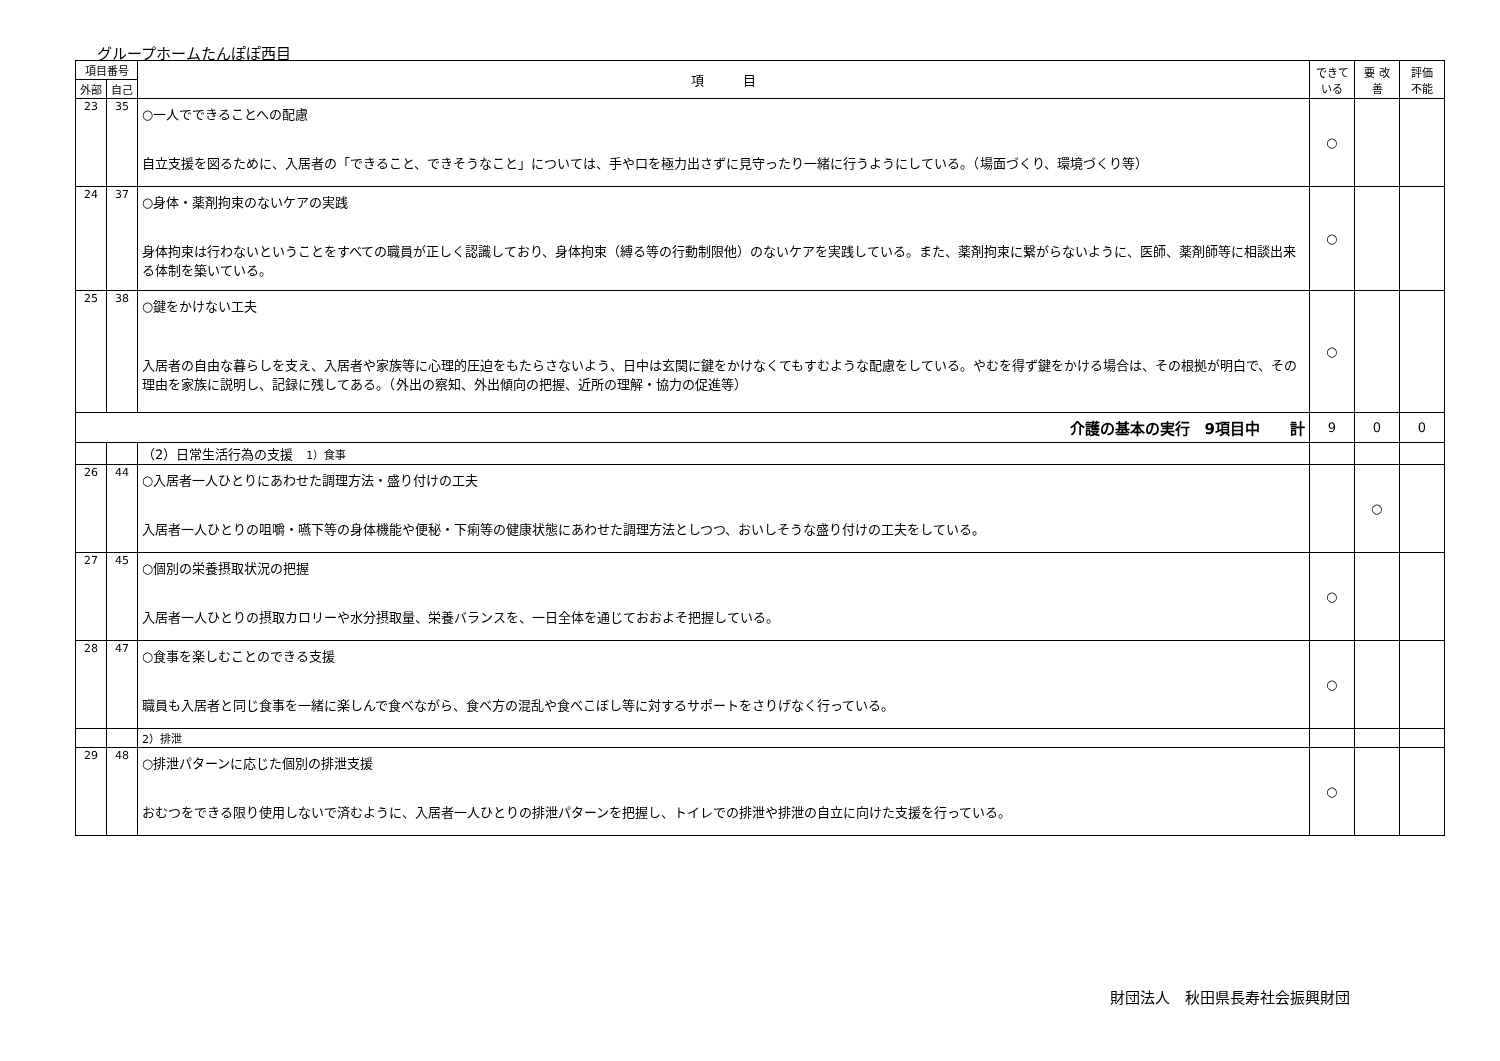グループホームたんぽぽ西目
| 項目番号 | | 項 目 | できて いる | 要 改善 | 評価 不能 |
| --- | --- | --- | --- | --- | --- |
| 外部 | 自己 | | | | |
| 23 | 35 | ○一人でできることへの配慮 自立支援を図るために、入居者の「できること、できそうなこと」については、手や口を極力出さずに見守ったり一緒に行うようにしている。（場面づくり、環境づくり等） | ○ | | |
| 24 | 37 | ○身体・薬剤拘束のないケアの実践 身体拘束は行わないということをすべての職員が正しく認識しており、身体拘束（縛る等の行動制限他）のないケアを実践している。また、薬剤拘束に繋がらないように、医師、薬剤師等に相談出来る体制を築いている。 | ○ | | |
| 25 | 38 | ○鍵をかけない工夫 入居者の自由な暮らしを支え、入居者や家族等に心理的圧迫をもたらさないよう、日中は玄関に鍵をかけなくてもすむような配慮をしている。やむを得ず鍵をかける場合は、その根拠が明白で、その理由を家族に説明し、記録に残してある。（外出の察知、外出傾向の把握、近所の理解・協力の促進等） | ○ | | |
| 介護の基本の実行 9項目中 計 | | | 9 | 0 | 0 |
| | | （2）日常生活行為の支援 1）食事 | | | |
| 26 | 44 | ○入居者一人ひとりにあわせた調理方法・盛り付けの工夫 入居者一人ひとりの咀嚼・嚥下等の身体機能や便秘・下痢等の健康状態にあわせた調理方法としつつ、おいしそうな盛り付けの工夫をしている。 | | ○ | |
| 27 | 45 | ○個別の栄養摂取状況の把握 入居者一人ひとりの摂取カロリーや水分摂取量、栄養バランスを、一日全体を通じておおよそ把握している。 | ○ | | |
| 28 | 47 | ○食事を楽しむことのできる支援 職員も入居者と同じ食事を一緒に楽しんで食べながら、食べ方の混乱や食べこぼし等に対するサポートをさりげなく行っている。 | ○ | | |
| | | 2）排泄 | | | |
| 29 | 48 | ○排泄パターンに応じた個別の排泄支援 おむつをできる限り使用しないで済むように、入居者一人ひとりの排泄パターンを把握し、トイレでの排泄や排泄の自立に向けた支援を行っている。 | ○ | | |
財団法人　秋田県長寿社会振興財団